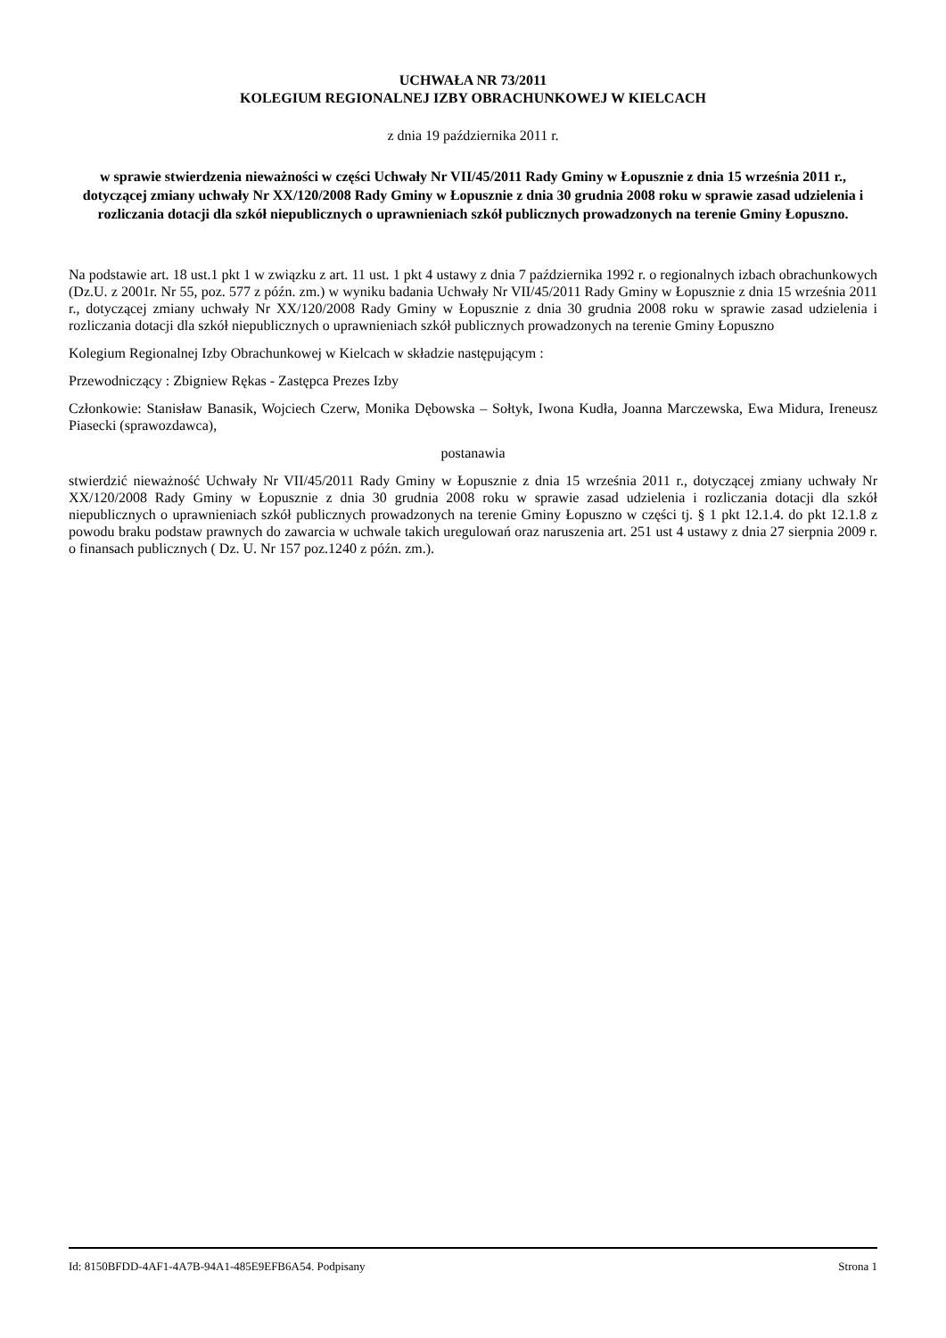UCHWAŁA NR 73/2011
KOLEGIUM REGIONALNEJ IZBY OBRACHUNKOWEJ W KIELCACH
z dnia 19 października 2011 r.
w sprawie stwierdzenia nieważności w części Uchwały Nr VII/45/2011 Rady Gminy w Łopusznie z dnia 15 września 2011 r., dotyczącej zmiany uchwały Nr XX/120/2008 Rady Gminy w Łopusznie z dnia 30 grudnia 2008 roku w sprawie zasad udzielenia i rozliczania dotacji dla szkół niepublicznych o uprawnieniach szkół publicznych prowadzonych na terenie Gminy Łopuszno.
Na podstawie art. 18 ust.1 pkt 1 w związku z art. 11 ust. 1 pkt 4 ustawy z dnia 7 października 1992 r. o regionalnych izbach obrachunkowych (Dz.U. z 2001r. Nr 55, poz. 577 z późn. zm.) w wyniku badania Uchwały Nr VII/45/2011 Rady Gminy w Łopusznie z dnia 15 września 2011 r., dotyczącej zmiany uchwały Nr XX/120/2008 Rady Gminy w Łopusznie z dnia 30 grudnia 2008 roku w sprawie zasad udzielenia i rozliczania dotacji dla szkół niepublicznych o uprawnieniach szkół publicznych prowadzonych na terenie Gminy Łopuszno
Kolegium Regionalnej Izby Obrachunkowej w Kielcach w składzie następującym :
Przewodniczący : Zbigniew Rękas - Zastępca Prezes Izby
Członkowie: Stanisław Banasik, Wojciech Czerw, Monika Dębowska – Sołtyk, Iwona Kudła, Joanna Marczewska, Ewa Midura, Ireneusz Piasecki (sprawozdawca),
postanawia
stwierdzić nieważność Uchwały Nr VII/45/2011 Rady Gminy w Łopusznie z dnia 15 września 2011 r., dotyczącej zmiany uchwały Nr XX/120/2008 Rady Gminy w Łopusznie z dnia 30 grudnia 2008 roku w sprawie zasad udzielenia i rozliczania dotacji dla szkół niepublicznych o uprawnieniach szkół publicznych prowadzonych na terenie Gminy Łopuszno w części tj. § 1 pkt 12.1.4. do pkt 12.1.8 z powodu braku podstaw prawnych do zawarcia w uchwale takich uregulowań oraz naruszenia art. 251 ust 4 ustawy z dnia 27 sierpnia 2009 r. o finansach publicznych ( Dz. U. Nr 157 poz.1240 z późn. zm.).
Id: 8150BFDD-4AF1-4A7B-94A1-485E9EFB6A54. Podpisany Strona 1